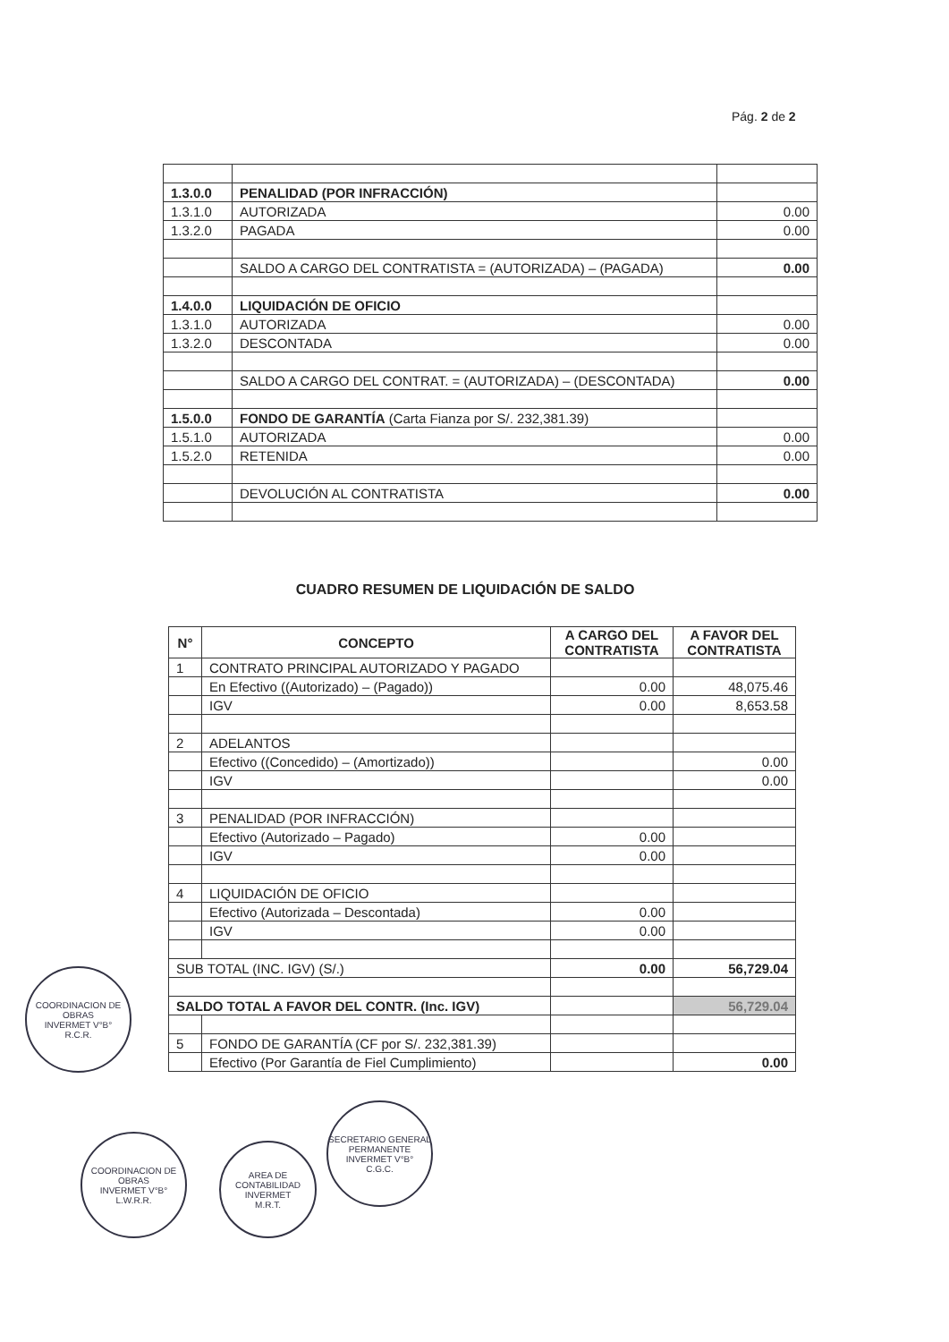Pág. 2 de 2
| 1.3.0.0 | PENALIDAD (POR INFRACCIÓN) | |
| 1.3.1.0 | AUTORIZADA | 0.00 |
| 1.3.2.0 | PAGADA | 0.00 |
| | SALDO A CARGO DEL CONTRATISTA = (AUTORIZADA) – (PAGADA) | 0.00 |
| 1.4.0.0 | LIQUIDACIÓN DE OFICIO | |
| 1.3.1.0 | AUTORIZADA | 0.00 |
| 1.3.2.0 | DESCONTADA | 0.00 |
| | SALDO A CARGO DEL CONTRAT. = (AUTORIZADA) – (DESCONTADA) | 0.00 |
| 1.5.0.0 | FONDO DE GARANTÍA (Carta Fianza por S/. 232,381.39) | |
| 1.5.1.0 | AUTORIZADA | 0.00 |
| 1.5.2.0 | RETENIDA | 0.00 |
| | DEVOLUCIÓN AL CONTRATISTA | 0.00 |
CUADRO RESUMEN DE LIQUIDACIÓN DE SALDO
| N° | CONCEPTO | A CARGO DEL CONTRATISTA | A FAVOR DEL CONTRATISTA |
| --- | --- | --- | --- |
| 1 | CONTRATO PRINCIPAL AUTORIZADO Y PAGADO | | |
| | En Efectivo ((Autorizado) – (Pagado)) | 0.00 | 48,075.46 |
| | IGV | 0.00 | 8,653.58 |
| 2 | ADELANTOS | | |
| | Efectivo ((Concedido) – (Amortizado)) | | 0.00 |
| | IGV | | 0.00 |
| 3 | PENALIDAD (POR INFRACCIÓN) | | |
| | Efectivo (Autorizado – Pagado) | 0.00 | |
| | IGV | 0.00 | |
| 4 | LIQUIDACIÓN DE OFICIO | | |
| | Efectivo (Autorizada – Descontada) | 0.00 | |
| | IGV | 0.00 | |
| SUB TOTAL (INC. IGV) (S/.) | | 0.00 | 56,729.04 |
| SALDO TOTAL A FAVOR DEL CONTR. (Inc. IGV) | | | 56,729.04 |
| 5 | FONDO DE GARANTÍA (CF por S/. 232,381.39) | | |
| | Efectivo (Por Garantía de Fiel Cumplimiento) | | 0.00 |
COORDINACION DE OBRAS
INVERMET V°B°
R.C.R.
COORDINACION DE OBRAS
INVERMET V°B°
L.W.R.R.
AREA DE CONTABILIDAD
INVERMET
M.R.T.
SECRETARIO GENERAL PERMANENTE
INVERMET V°B°
C.G.C.